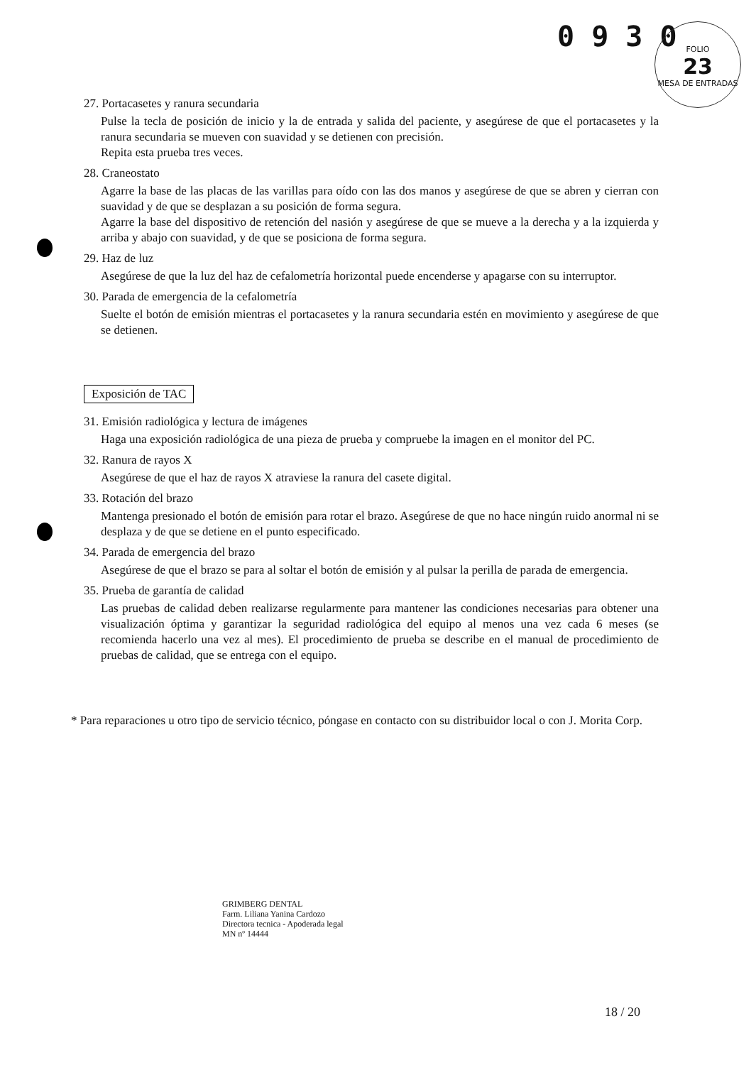0 9 3 0
FOLIO
23
MESA DE ENTRADAS
27. Portacasetes y ranura secundaria
Pulse la tecla de posición de inicio y la de entrada y salida del paciente, y asegúrese de que el portacasetes y la ranura secundaria se mueven con suavidad y se detienen con precisión.
Repita esta prueba tres veces.
28. Craneostato
Agarre la base de las placas de las varillas para oído con las dos manos y asegúrese de que se abren y cierran con suavidad y de que se desplazan a su posición de forma segura.
Agarre la base del dispositivo de retención del nasión y asegúrese de que se mueve a la derecha y a la izquierda y arriba y abajo con suavidad, y de que se posiciona de forma segura.
29. Haz de luz
Asegúrese de que la luz del haz de cefalometría horizontal puede encenderse y apagarse con su interruptor.
30. Parada de emergencia de la cefalometría
Suelte el botón de emisión mientras el portacasetes y la ranura secundaria estén en movimiento y asegúrese de que se detienen.
Exposición de TAC
31. Emisión radiológica y lectura de imágenes
Haga una exposición radiológica de una pieza de prueba y compruebe la imagen en el monitor del PC.
32. Ranura de rayos X
Asegúrese de que el haz de rayos X atraviese la ranura del casete digital.
33. Rotación del brazo
Mantenga presionado el botón de emisión para rotar el brazo. Asegúrese de que no hace ningún ruido anormal ni se desplaza y de que se detiene en el punto especificado.
34. Parada de emergencia del brazo
Asegúrese de que el brazo se para al soltar el botón de emisión y al pulsar la perilla de parada de emergencia.
35. Prueba de garantía de calidad
Las pruebas de calidad deben realizarse regularmente para mantener las condiciones necesarias para obtener una visualización óptima y garantizar la seguridad radiológica del equipo al menos una vez cada 6 meses (se recomienda hacerlo una vez al mes). El procedimiento de prueba se describe en el manual de procedimiento de pruebas de calidad, que se entrega con el equipo.
* Para reparaciones u otro tipo de servicio técnico, póngase en contacto con su distribuidor local o con J. Morita Corp.
GRIMBERG DENTAL
Farm. Liliana Yanina Cardozo
Directora tecnica - Apoderada legal
MN nº 14444
18 / 20